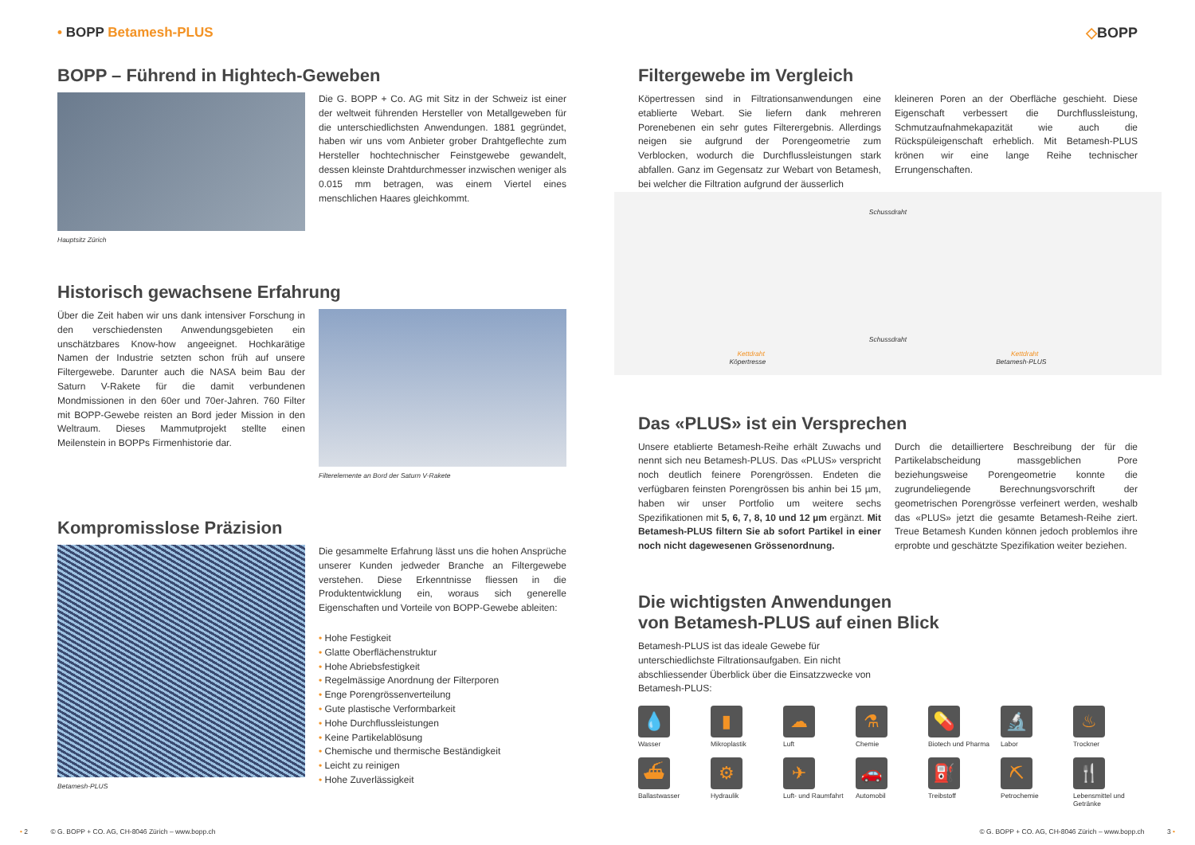• BOPP Betamesh-PLUS
BOPP – Führend in Hightech-Geweben
Hauptsitz Zürich
Die G. BOPP + Co. AG mit Sitz in der Schweiz ist einer der weltweit führenden Hersteller von Metallgeweben für die unterschiedlichsten Anwendungen. 1881 gegründet, haben wir uns vom Anbieter grober Drahtgeflechte zum Hersteller hochtechnischer Feinstgewebe gewandelt, dessen kleinste Drahtdurchmesser inzwischen weniger als 0.015 mm betragen, was einem Viertel eines menschlichen Haares gleichkommt.
Historisch gewachsene Erfahrung
Über die Zeit haben wir uns dank intensiver Forschung in den verschiedensten Anwendungsgebieten ein unschätzbares Know-how angeeignet. Hochkarätige Namen der Industrie setzten schon früh auf unsere Filtergewebe. Darunter auch die NASA beim Bau der Saturn V-Rakete für die damit verbundenen Mondmissionen in den 60er und 70er-Jahren. 760 Filter mit BOPP-Gewebe reisten an Bord jeder Mission in den Weltraum. Dieses Mammutprojekt stellte einen Meilenstein in BOPPs Firmenhistorie dar.
Filterelemente an Bord der Saturn V-Rakete
Kompromisslose Präzision
Betamesh-PLUS
Die gesammelte Erfahrung lässt uns die hohen Ansprüche unserer Kunden jedweder Branche an Filtergewebe verstehen. Diese Erkenntnisse fliessen in die Produktentwicklung ein, woraus sich generelle Eigenschaften und Vorteile von BOPP-Gewebe ableiten:
• Hohe Festigkeit
• Glatte Oberflächenstruktur
• Hohe Abriebsfestigkeit
• Regelmässige Anordnung der Filterporen
• Enge Porengrössenverteilung
• Gute plastische Verformbarkeit
• Hohe Durchflussleistungen
• Keine Partikelablösung
• Chemische und thermische Beständigkeit
• Leicht zu reinigen
• Hohe Zuverlässigkeit
◇BOPP
Filtergewebe im Vergleich
Köpertressen sind in Filtrationsanwendungen eine etablierte Webart. Sie liefern dank mehreren Porenebenen ein sehr gutes Filterergebnis. Allerdings neigen sie aufgrund der Porengeometrie zum Verblocken, wodurch die Durchflussleistungen stark abfallen. Ganz im Gegensatz zur Webart von Betamesh, bei welcher die Filtration aufgrund der äusserlich
kleineren Poren an der Oberfläche geschieht. Diese Eigenschaft verbessert die Durchflussleistung, Schmutzaufnahmekapazität wie auch die Rückspüleigenschaft erheblich. Mit Betamesh-PLUS krönen wir eine lange Reihe technischer Errungenschaften.
Schussdraht
Schussdraht
Kettdraht Kettdraht
Köpertresse Betamesh-PLUS
Das «PLUS» ist ein Versprechen
Unsere etablierte Betamesh-Reihe erhält Zuwachs und nennt sich neu Betamesh-PLUS. Das «PLUS» verspricht noch deutlich feinere Porengrössen. Endeten die verfügbaren feinsten Porengrössen bis anhin bei 15 µm, haben wir unser Portfolio um weitere sechs Spezifikationen mit 5, 6, 7, 8, 10 und 12 µm ergänzt. Mit Betamesh-PLUS filtern Sie ab sofort Partikel in einer noch nicht dagewesenen Grössenordnung.
Durch die detailliertere Beschreibung der für die Partikelabscheidung massgeblichen Pore beziehungsweise Porengeometrie konnte die zugrundeliegende Berechnungsvorschrift der geometrischen Porengrösse verfeinert werden, weshalb das «PLUS» jetzt die gesamte Betamesh-Reihe ziert. Treue Betamesh Kunden können jedoch problemlos ihre erprobte und geschätzte Spezifikation weiter beziehen.
Die wichtigsten Anwendungen
von Betamesh-PLUS auf einen Blick
Betamesh-PLUS ist das ideale Gewebe für unterschiedlichste Filtrationsaufgaben. Ein nicht abschliessender Überblick über die Einsatzzwecke von Betamesh-PLUS:
💧
Wasser
▮
Mikroplastik
☁
Luft
⚗
Chemie
💊
Biotech und Pharma
🔬
Labor
♨
Trockner
⛴
Ballastwasser
⚙
Hydraulik
✈
Luft- und Raumfahrt
🚗
Automobil
⛽
Treibstoff
⛏
Petrochemie
🍴
Lebensmittel und Getränke
• 2 © G. BOPP + CO. AG, CH-8046 Zürich – www.bopp.ch © G. BOPP + CO. AG, CH-8046 Zürich – www.bopp.ch 3 •